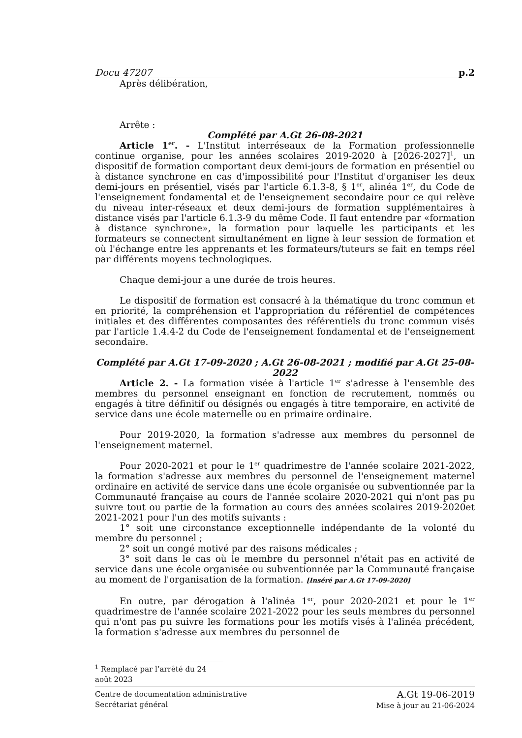Docu 47207 p.2
Après délibération,
Arrête :
Complété par A.Gt 26-08-2021
Article 1<sup>er</sup>. - L'Institut interréseaux de la Formation professionnelle continue organise, pour les années scolaires 2019-2020 à [2026-2027]<sup>1</sup>, un dispositif de formation comportant deux demi-jours de formation en présentiel ou à distance synchrone en cas d'impossibilité pour l'Institut d'organiser les deux demi-jours en présentiel, visés par l'article 6.1.3-8, § 1<sup>er</sup>, alinéa 1<sup>er</sup>, du Code de l'enseignement fondamental et de l'enseignement secondaire pour ce qui relève du niveau inter-réseaux et deux demi-jours de formation supplémentaires à distance visés par l'article 6.1.3-9 du même Code. Il faut entendre par «formation à distance synchrone», la formation pour laquelle les participants et les formateurs se connectent simultanément en ligne à leur session de formation et où l'échange entre les apprenants et les formateurs/tuteurs se fait en temps réel par différents moyens technologiques.
Chaque demi-jour a une durée de trois heures.
Le dispositif de formation est consacré à la thématique du tronc commun et en priorité, la compréhension et l'appropriation du référentiel de compétences initiales et des différentes composantes des référentiels du tronc commun visés par l'article 1.4.4-2 du Code de l'enseignement fondamental et de l'enseignement secondaire.
Complété par A.Gt 17-09-2020 ; A.Gt 26-08-2021 ; modifié par A.Gt 25-08-2022
Article 2. - La formation visée à l'article 1<sup>er</sup> s'adresse à l'ensemble des membres du personnel enseignant en fonction de recrutement, nommés ou engagés à titre définitif ou désignés ou engagés à titre temporaire, en activité de service dans une école maternelle ou en primaire ordinaire.
Pour 2019-2020, la formation s'adresse aux membres du personnel de l'enseignement maternel.
Pour 2020-2021 et pour le 1<sup>er</sup> quadrimestre de l'année scolaire 2021-2022, la formation s'adresse aux membres du personnel de l'enseignement maternel ordinaire en activité de service dans une école organisée ou subventionnée par la Communauté française au cours de l'année scolaire 2020-2021 qui n'ont pas pu suivre tout ou partie de la formation au cours des années scolaires 2019-2020et 2021-2021 pour l'un des motifs suivants :
1° soit une circonstance exceptionnelle indépendante de la volonté du membre du personnel ;
2° soit un congé motivé par des raisons médicales ;
3° soit dans le cas où le membre du personnel n'était pas en activité de service dans une école organisée ou subventionnée par la Communauté française au moment de l'organisation de la formation. [Inséré par A.Gt 17-09-2020]
En outre, par dérogation à l'alinéa 1<sup>er</sup>, pour 2020-2021 et pour le 1<sup>er</sup> quadrimestre de l'année scolaire 2021-2022 pour les seuls membres du personnel qui n'ont pas pu suivre les formations pour les motifs visés à l'alinéa précédent, la formation s'adresse aux membres du personnel de
<sup>1</sup> Remplacé par l’arrêté du 24 août 2023
Centre de documentation administrative
Secrétariat général
A.Gt 19-06-2019
Mise à jour au 21-06-2024